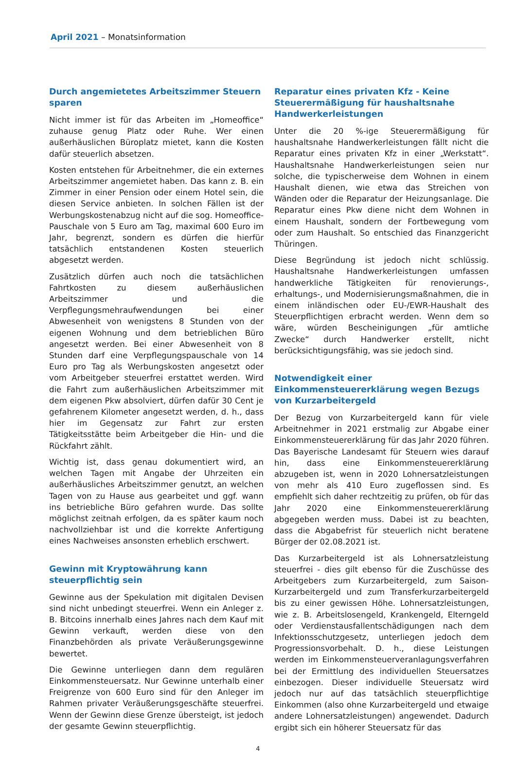April 2021 – Monatsinformation
Durch angemietetes Arbeitszimmer Steuern sparen
Nicht immer ist für das Arbeiten im „Homeoffice“ zuhause genug Platz oder Ruhe. Wer einen außerhäuslichen Büroplatz mietet, kann die Kosten dafür steuerlich absetzen.
Kosten entstehen für Arbeitnehmer, die ein externes Arbeitszimmer angemietet haben. Das kann z. B. ein Zimmer in einer Pension oder einem Hotel sein, die diesen Service anbieten. In solchen Fällen ist der Werbungskostenabzug nicht auf die sog. Homeoffice-Pauschale von 5 Euro am Tag, maximal 600 Euro im Jahr, begrenzt, sondern es dürfen die hierfür tatsächlich entstandenen Kosten steuerlich abgesetzt werden.
Zusätzlich dürfen auch noch die tatsächlichen Fahrtkosten zu diesem außerhäuslichen Arbeitszimmer und die Verpflegungsmehraufwendungen bei einer Abwesenheit von wenigstens 8 Stunden von der eigenen Wohnung und dem betrieblichen Büro angesetzt werden. Bei einer Abwesenheit von 8 Stunden darf eine Verpflegungspauschale von 14 Euro pro Tag als Werbungskosten angesetzt oder vom Arbeitgeber steuerfrei erstattet werden. Wird die Fahrt zum außerhäuslichen Arbeitszimmer mit dem eigenen Pkw absolviert, dürfen dafür 30 Cent je gefahrenem Kilometer angesetzt werden, d. h., dass hier im Gegensatz zur Fahrt zur ersten Tätigkeitsstätte beim Arbeitgeber die Hin- und die Rückfahrt zählt.
Wichtig ist, dass genau dokumentiert wird, an welchen Tagen mit Angabe der Uhrzeiten ein außerhäusliches Arbeitszimmer genutzt, an welchen Tagen von zu Hause aus gearbeitet und ggf. wann ins betriebliche Büro gefahren wurde. Das sollte möglichst zeitnah erfolgen, da es später kaum noch nachvollziehbar ist und die korrekte Anfertigung eines Nachweises ansonsten erheblich erschwert.
Gewinn mit Kryptowährung kann steuerpflichtig sein
Gewinne aus der Spekulation mit digitalen Devisen sind nicht unbedingt steuerfrei. Wenn ein Anleger z. B. Bitcoins innerhalb eines Jahres nach dem Kauf mit Gewinn verkauft, werden diese von den Finanzbehörden als private Veräußerungsgewinne bewertet.
Die Gewinne unterliegen dann dem regulären Einkommensteuersatz. Nur Gewinne unterhalb einer Freigrenze von 600 Euro sind für den Anleger im Rahmen privater Veräußerungsgeschäfte steuerfrei. Wenn der Gewinn diese Grenze übersteigt, ist jedoch der gesamte Gewinn steuerpflichtig.
Reparatur eines privaten Kfz - Keine Steuerermäßigung für haushaltsnahe Handwerkerleistungen
Unter die 20 %-ige Steuerermäßigung für haushaltsnahe Handwerkerleistungen fällt nicht die Reparatur eines privaten Kfz in einer „Werkstatt“. Haushaltsnahe Handwerkerleistungen seien nur solche, die typischerweise dem Wohnen in einem Haushalt dienen, wie etwa das Streichen von Wänden oder die Reparatur der Heizungsanlage. Die Reparatur eines Pkw diene nicht dem Wohnen in einem Haushalt, sondern der Fortbewegung vom oder zum Haushalt. So entschied das Finanzgericht Thüringen.
Diese Begründung ist jedoch nicht schlüssig. Haushaltsnahe Handwerkerleistungen umfassen handwerkliche Tätigkeiten für renovierungs-, erhaltungs-, und Modernisierungsmaßnahmen, die in einem inländischen oder EU-/EWR-Haushalt des Steuerpflichtigen erbracht werden. Wenn dem so wäre, würden Bescheinigungen „für amtliche Zwecke“ durch Handwerker erstellt, nicht berücksichtigungsfähig, was sie jedoch sind.
Notwendigkeit einer Einkommensteuererklärung wegen Bezugs von Kurzarbeitergeld
Der Bezug von Kurzarbeitergeld kann für viele Arbeitnehmer in 2021 erstmalig zur Abgabe einer Einkommensteuererklärung für das Jahr 2020 führen. Das Bayerische Landesamt für Steuern wies darauf hin, dass eine Einkommensteuererklärung abzugeben ist, wenn in 2020 Lohnersatzleistungen von mehr als 410 Euro zugeflossen sind. Es empfiehlt sich daher rechtzeitig zu prüfen, ob für das Jahr 2020 eine Einkommensteuererklärung abgegeben werden muss. Dabei ist zu beachten, dass die Abgabefrist für steuerlich nicht beratene Bürger der 02.08.2021 ist.
Das Kurzarbeitergeld ist als Lohnersatzleistung steuerfrei - dies gilt ebenso für die Zuschüsse des Arbeitgebers zum Kurzarbeitergeld, zum Saison-Kurzarbeitergeld und zum Transferkurzarbeitergeld bis zu einer gewissen Höhe. Lohnersatzleistungen, wie z. B. Arbeitslosengeld, Krankengeld, Elterngeld oder Verdienstausfallentschädigungen nach dem Infektionsschutzgesetz, unterliegen jedoch dem Progressionsvorbehalt. D. h., diese Leistungen werden im Einkommensteuerveranlagungsverfahren bei der Ermittlung des individuellen Steuersatzes einbezogen. Dieser individuelle Steuersatz wird jedoch nur auf das tatsächlich steuerpflichtige Einkommen (also ohne Kurzarbeitergeld und etwaige andere Lohnersatzleistungen) angewendet. Dadurch ergibt sich ein höherer Steuersatz für das
4